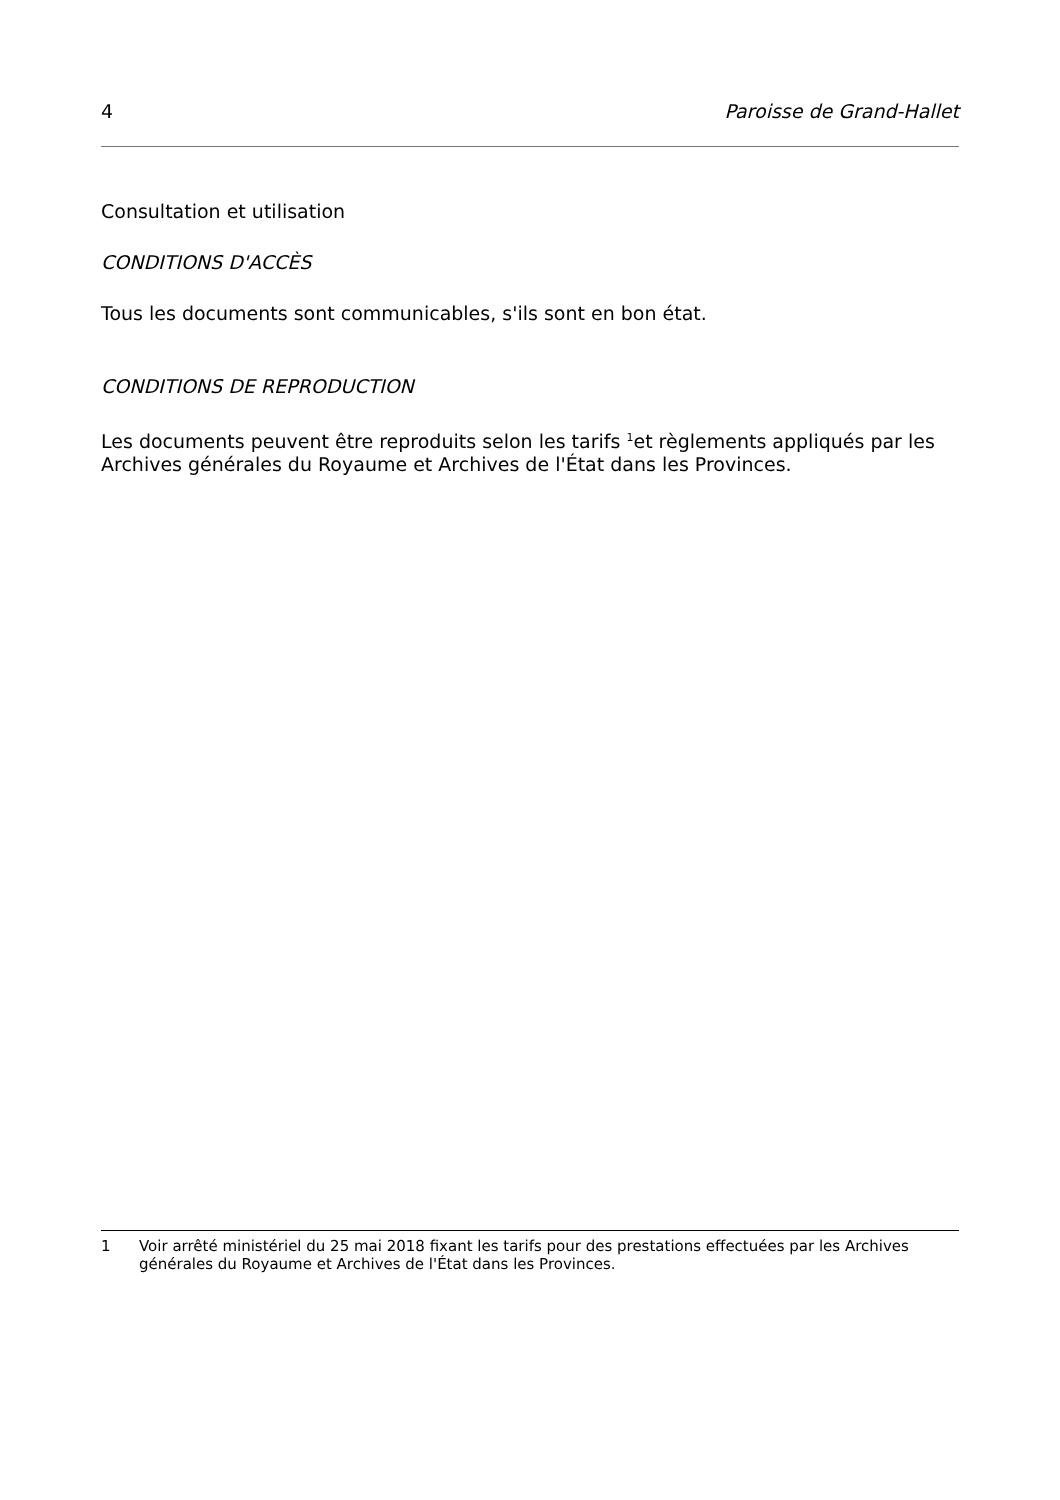4 Paroisse de Grand-Hallet
Consultation et utilisation
CONDITIONS D'ACCÈS
Tous les documents sont communicables, s'ils sont en bon état.
CONDITIONS DE REPRODUCTION
Les documents peuvent être reproduits selon les tarifs <sup>1</sup>et règlements appliqués par les Archives générales du Royaume et Archives de l'État dans les Provinces.
1 Voir arrêté ministériel du 25 mai 2018 fixant les tarifs pour des prestations effectuées par les Archives générales du Royaume et Archives de l'État dans les Provinces.